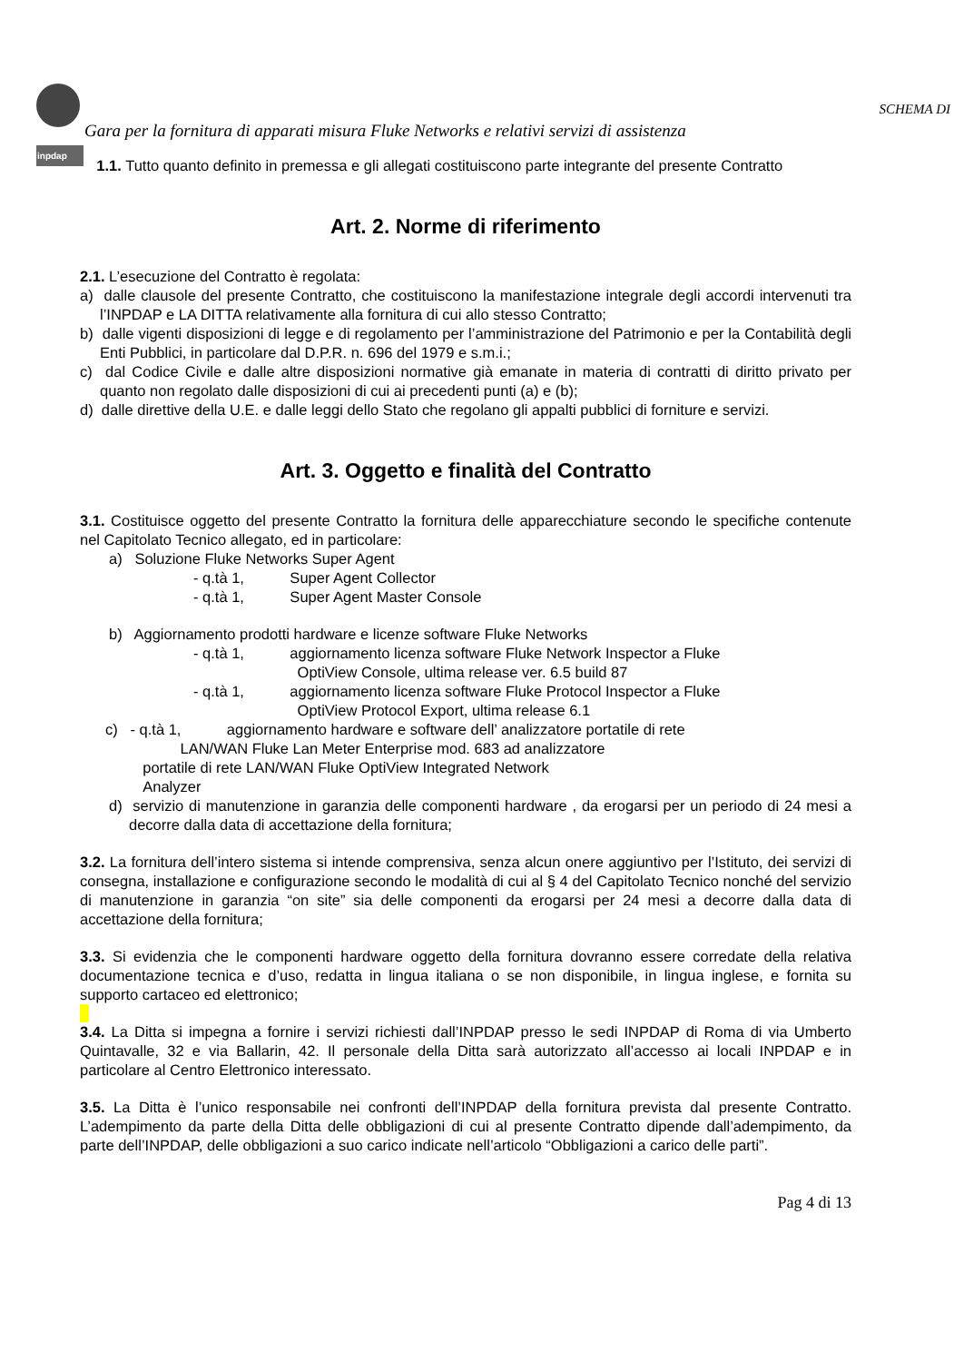inpdap
SCHEMA DI
Gara per la fornitura di apparati misura Fluke Networks e relativi servizi di assistenza
1.1. Tutto quanto definito in premessa e gli allegati costituiscono parte integrante del presente Contratto
Art. 2. Norme di riferimento
2.1. L’esecuzione del Contratto è regolata:
a) dalle clausole del presente Contratto, che costituiscono la manifestazione integrale degli accordi intervenuti tra l’INPDAP e LA DITTA relativamente alla fornitura di cui allo stesso Contratto;
b) dalle vigenti disposizioni di legge e di regolamento per l’amministrazione del Patrimonio e per la Contabilità degli Enti Pubblici, in particolare dal D.P.R. n. 696 del 1979 e s.m.i.;
c) dal Codice Civile e dalle altre disposizioni normative già emanate in materia di contratti di diritto privato per quanto non regolato dalle disposizioni di cui ai precedenti punti (a) e (b);
d) dalle direttive della U.E. e dalle leggi dello Stato che regolano gli appalti pubblici di forniture e servizi.
Art. 3. Oggetto e finalità del Contratto
3.1. Costituisce oggetto del presente Contratto la fornitura delle apparecchiature secondo le specifiche contenute nel Capitolato Tecnico allegato, ed in particolare:
a) Soluzione Fluke Networks Super Agent
- q.tà 1, Super Agent Collector
- q.tà 1, Super Agent Master Console
b) Aggiornamento prodotti hardware e licenze software Fluke Networks
- q.tà 1, aggiornamento licenza software Fluke Network Inspector a Fluke
OptiView Console, ultima release ver. 6.5 build 87
- q.tà 1, aggiornamento licenza software Fluke Protocol Inspector a Fluke
OptiView Protocol Export, ultima release 6.1
c) - q.tà 1, aggiornamento hardware e software dell’ analizzatore portatile di rete
LAN/WAN Fluke Lan Meter Enterprise mod. 683 ad analizzatore
portatile di rete LAN/WAN Fluke OptiView Integrated Network
Analyzer
d) servizio di manutenzione in garanzia delle componenti hardware , da erogarsi per un periodo di 24 mesi a decorre dalla data di accettazione della fornitura;
3.2. La fornitura dell’intero sistema si intende comprensiva, senza alcun onere aggiuntivo per l’Istituto, dei servizi di consegna, installazione e configurazione secondo le modalità di cui al § 4 del Capitolato Tecnico nonché del servizio di manutenzione in garanzia “on site” sia delle componenti da erogarsi per 24 mesi a decorre dalla data di accettazione della fornitura;
3.3. Si evidenzia che le componenti hardware oggetto della fornitura dovranno essere corredate della relativa documentazione tecnica e d’uso, redatta in lingua italiana o se non disponibile, in lingua inglese, e fornita su supporto cartaceo ed elettronico;
3.4. La Ditta si impegna a fornire i servizi richiesti dall’INPDAP presso le sedi INPDAP di Roma di via Umberto Quintavalle, 32 e via Ballarin, 42. Il personale della Ditta sarà autorizzato all’accesso ai locali INPDAP e in particolare al Centro Elettronico interessato.
3.5. La Ditta è l’unico responsabile nei confronti dell’INPDAP della fornitura prevista dal presente Contratto. L’adempimento da parte della Ditta delle obbligazioni di cui al presente Contratto dipende dall’adempimento, da parte dell’INPDAP, delle obbligazioni a suo carico indicate nell’articolo “Obbligazioni a carico delle parti”.
Pag 4 di 13